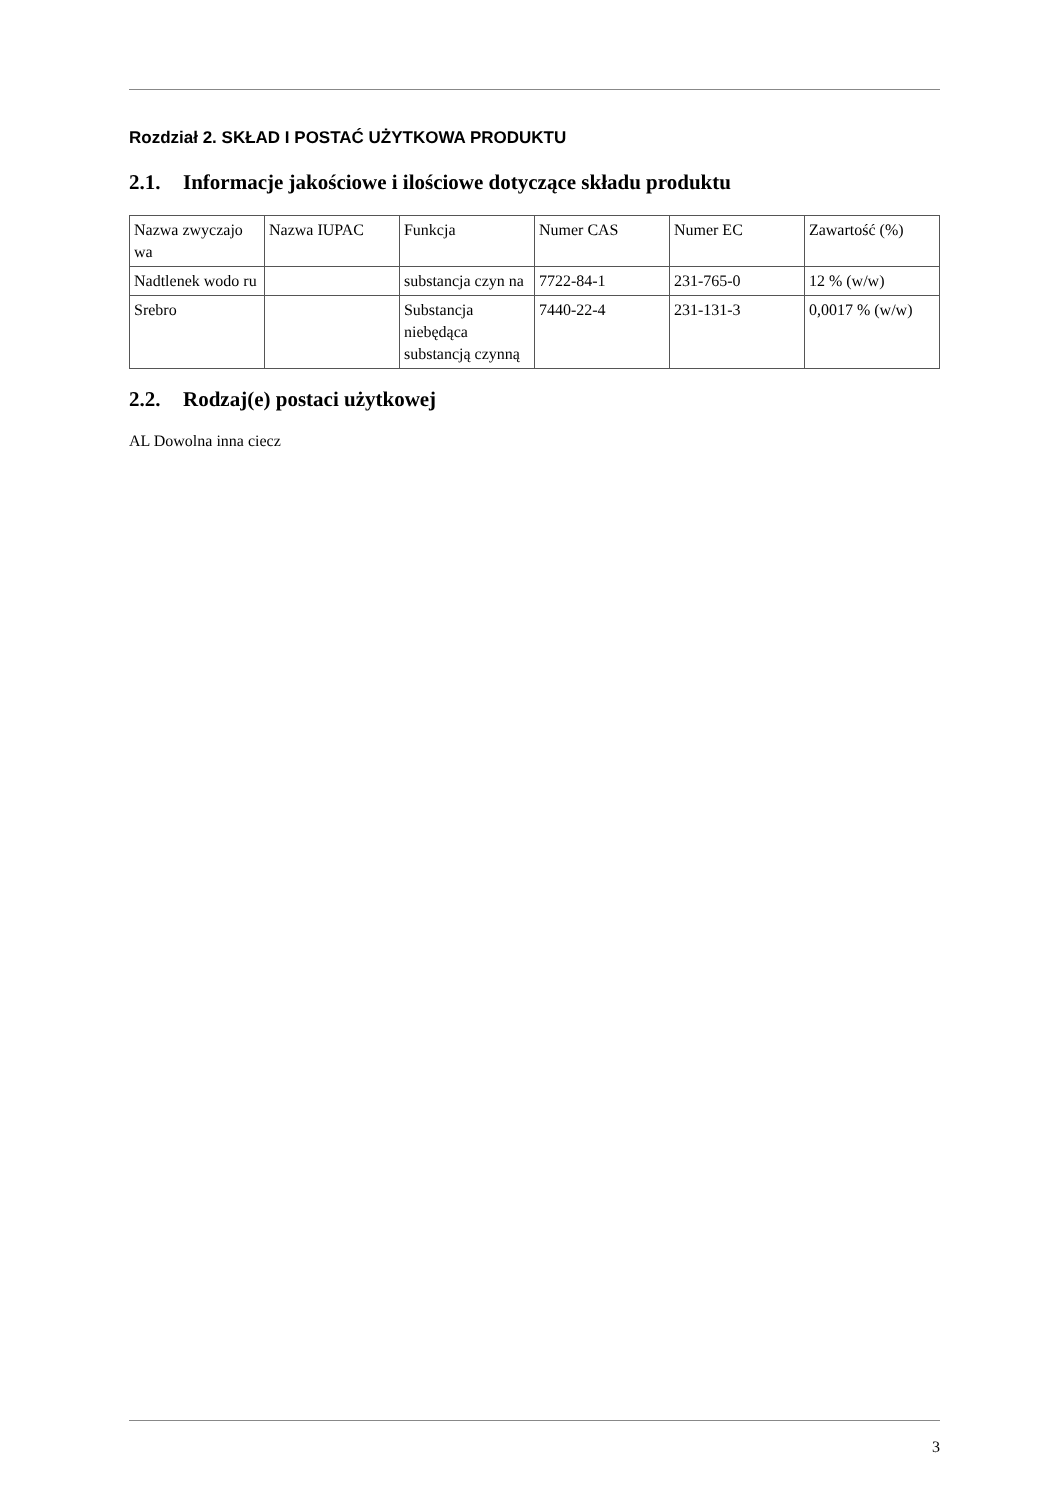Rozdział 2. SKŁAD I POSTAĆ UŻYTKOWA PRODUKTU
2.1. Informacje jakościowe i ilościowe dotyczące składu produktu
| Nazwa zwyczajo wa | Nazwa IUPAC | Funkcja | Numer CAS | Numer EC | Zawartość (%) |
| Nadtlenek wodo ru | | substancja czyn na | 7722-84-1 | 231-765-0 | 12 % (w/w) |
| Srebro | | Substancja niebędąca substancją czynną | 7440-22-4 | 231-131-3 | 0,0017 % (w/w) |
2.2. Rodzaj(e) postaci użytkowej
AL Dowolna inna ciecz
3